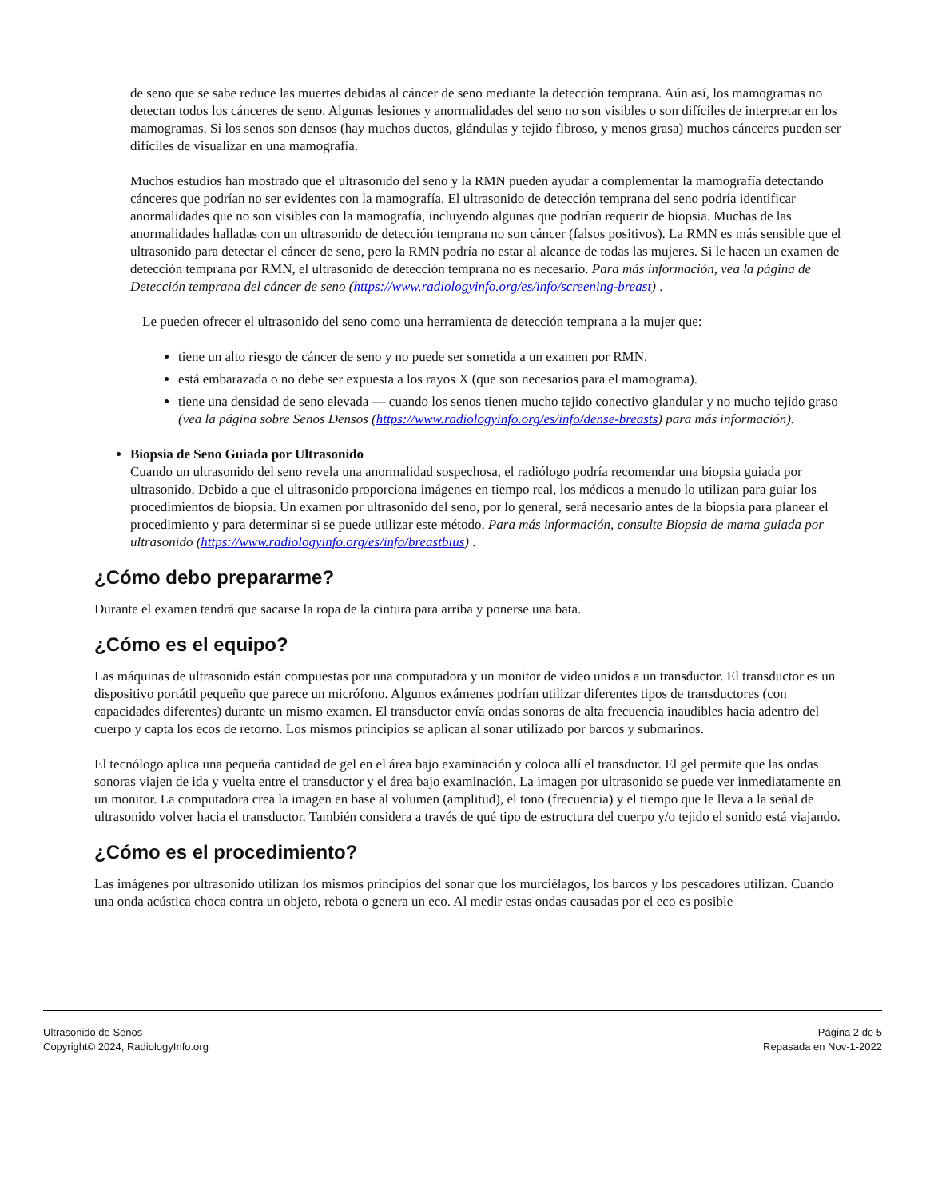de seno que se sabe reduce las muertes debidas al cáncer de seno mediante la detección temprana. Aún así, los mamogramas no detectan todos los cánceres de seno. Algunas lesiones y anormalidades del seno no son visibles o son difíciles de interpretar en los mamogramas. Si los senos son densos (hay muchos ductos, glándulas y tejido fibroso, y menos grasa) muchos cánceres pueden ser difíciles de visualizar en una mamografía.
Muchos estudios han mostrado que el ultrasonido del seno y la RMN pueden ayudar a complementar la mamografía detectando cánceres que podrían no ser evidentes con la mamografía. El ultrasonido de detección temprana del seno podría identificar anormalidades que no son visibles con la mamografía, incluyendo algunas que podrían requerir de biopsia. Muchas de las anormalidades halladas con un ultrasonido de detección temprana no son cáncer (falsos positivos). La RMN es más sensible que el ultrasonido para detectar el cáncer de seno, pero la RMN podría no estar al alcance de todas las mujeres. Si le hacen un examen de detección temprana por RMN, el ultrasonido de detección temprana no es necesario. Para más información, vea la página de Detección temprana del cáncer de seno (https://www.radiologyinfo.org/es/info/screening-breast) .
Le pueden ofrecer el ultrasonido del seno como una herramienta de detección temprana a la mujer que:
tiene un alto riesgo de cáncer de seno y no puede ser sometida a un examen por RMN.
está embarazada o no debe ser expuesta a los rayos X (que son necesarios para el mamograma).
tiene una densidad de seno elevada — cuando los senos tienen mucho tejido conectivo glandular y no mucho tejido graso (vea la página sobre Senos Densos (https://www.radiologyinfo.org/es/info/dense-breasts) para más información).
Biopsia de Seno Guiada por Ultrasonido
Cuando un ultrasonido del seno revela una anormalidad sospechosa, el radiólogo podría recomendar una biopsia guiada por ultrasonido. Debido a que el ultrasonido proporciona imágenes en tiempo real, los médicos a menudo lo utilizan para guiar los procedimientos de biopsia. Un examen por ultrasonido del seno, por lo general, será necesario antes de la biopsia para planear el procedimiento y para determinar si se puede utilizar este método. Para más información, consulte Biopsia de mama guiada por ultrasonido (https://www.radiologyinfo.org/es/info/breastbius) .
¿Cómo debo prepararme?
Durante el examen tendrá que sacarse la ropa de la cintura para arriba y ponerse una bata.
¿Cómo es el equipo?
Las máquinas de ultrasonido están compuestas por una computadora y un monitor de video unidos a un transductor. El transductor es un dispositivo portátil pequeño que parece un micrófono. Algunos exámenes podrían utilizar diferentes tipos de transductores (con capacidades diferentes) durante un mismo examen. El transductor envía ondas sonoras de alta frecuencia inaudibles hacia adentro del cuerpo y capta los ecos de retorno. Los mismos principios se aplican al sonar utilizado por barcos y submarinos.
El tecnólogo aplica una pequeña cantidad de gel en el área bajo examinación y coloca allí el transductor. El gel permite que las ondas sonoras viajen de ida y vuelta entre el transductor y el área bajo examinación. La imagen por ultrasonido se puede ver inmediatamente en un monitor. La computadora crea la imagen en base al volumen (amplitud), el tono (frecuencia) y el tiempo que le lleva a la señal de ultrasonido volver hacia el transductor. También considera a través de qué tipo de estructura del cuerpo y/o tejido el sonido está viajando.
¿Cómo es el procedimiento?
Las imágenes por ultrasonido utilizan los mismos principios del sonar que los murciélagos, los barcos y los pescadores utilizan. Cuando una onda acústica choca contra un objeto, rebota o genera un eco. Al medir estas ondas causadas por el eco es posible
Ultrasonido de Senos
Copyright© 2024, RadiologyInfo.org
Página 2 de 5
Repasada en Nov-1-2022